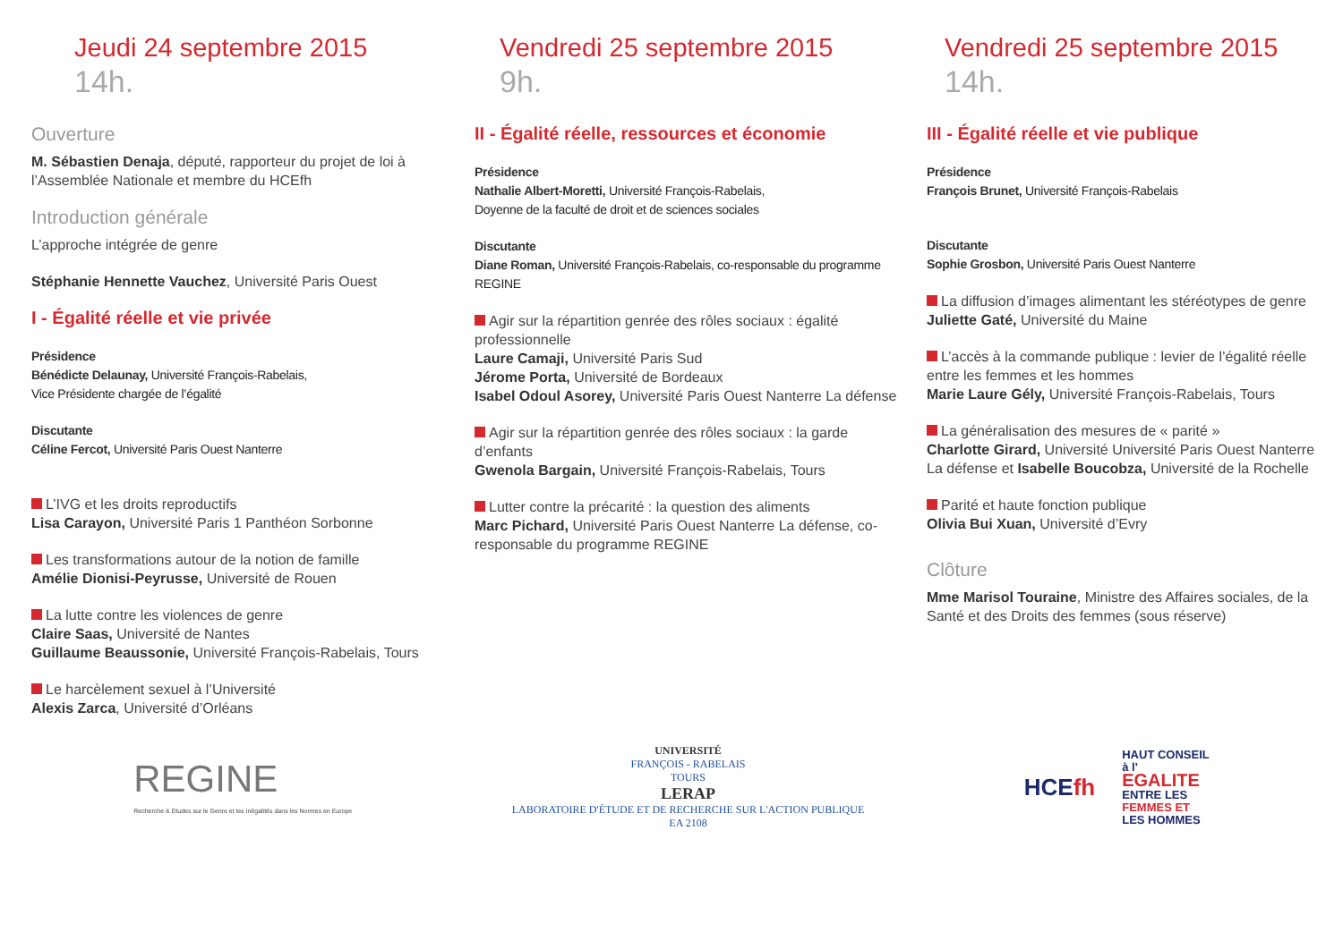Jeudi 24 septembre 2015
14h.
Ouverture
M. Sébastien Denaja, député, rapporteur du projet de loi à l’Assemblée Nationale et membre du HCEfh
Introduction générale
L’approche intégrée de genre
Stéphanie Hennette Vauchez, Université Paris Ouest
I - Égalité réelle et vie privée
Présidence
Bénédicte Delaunay, Université François-Rabelais,
Vice Présidente chargée de l’égalité
Discutante
Céline Fercot, Université Paris Ouest Nanterre
L’IVG et les droits reproductifs
Lisa Carayon, Université Paris 1 Panthéon Sorbonne
Les transformations autour de la notion de famille
Amélie Dionisi-Peyrusse, Université de Rouen
La lutte contre les violences de genre
Claire Saas, Université de Nantes
Guillaume Beaussonie, Université François-Rabelais, Tours
Le harcèlement sexuel à l’Université
Alexis Zarca, Université d’Orléans
Vendredi 25 septembre 2015
9h.
II - Égalité réelle, ressources et économie
Présidence
Nathalie Albert-Moretti, Université François-Rabelais,
Doyenne de la faculté de droit et de sciences sociales
Discutante
Diane Roman, Université François-Rabelais, co-responsable du programme REGINE
Agir sur la répartition genrée des rôles sociaux : égalité professionnelle
Laure Camaji, Université Paris Sud
Jérome Porta, Université de Bordeaux
Isabel Odoul Asorey, Université Paris Ouest Nanterre La défense
Agir sur la répartition genrée des rôles sociaux : la garde d’enfants
Gwenola Bargain, Université François-Rabelais, Tours
Lutter contre la précarité : la question des aliments
Marc Pichard, Université Paris Ouest Nanterre La défense, co-responsable du programme REGINE
Vendredi 25 septembre 2015
14h.
III - Égalité réelle et vie publique
Présidence
François Brunet, Université François-Rabelais
Discutante
Sophie Grosbon, Université Paris Ouest Nanterre
La diffusion d’images alimentant les stéréotypes de genre
Juliette Gaté, Université du Maine
L’accès à la commande publique : levier de l’égalité réelle entre les femmes et les hommes
Marie Laure Gély, Université François-Rabelais, Tours
La généralisation des mesures de « parité »
Charlotte Girard, Université Université Paris Ouest Nanterre La défense et Isabelle Boucobza, Université de la Rochelle
Parité et haute fonction publique
Olivia Bui Xuan, Université d’Evry
Clôture
Mme Marisol Touraine, Ministre des Affaires sociales, de la Santé et des Droits des femmes (sous réserve)
REGINE
Recherche & Etudes sur le Genre et les Inégalités dans les Normes en Europe
UNIVERSITÉ
FRANÇOIS - RABELAIS
TOURS
LERAP
LABORATOIRE D'ÉTUDE ET DE RECHERCHE SUR L'ACTION PUBLIQUE
EA 2108
HCEfh HAUT CONSEIL
à l'
EGALITE
ENTRE LES
FEMMES ET
LES HOMMES